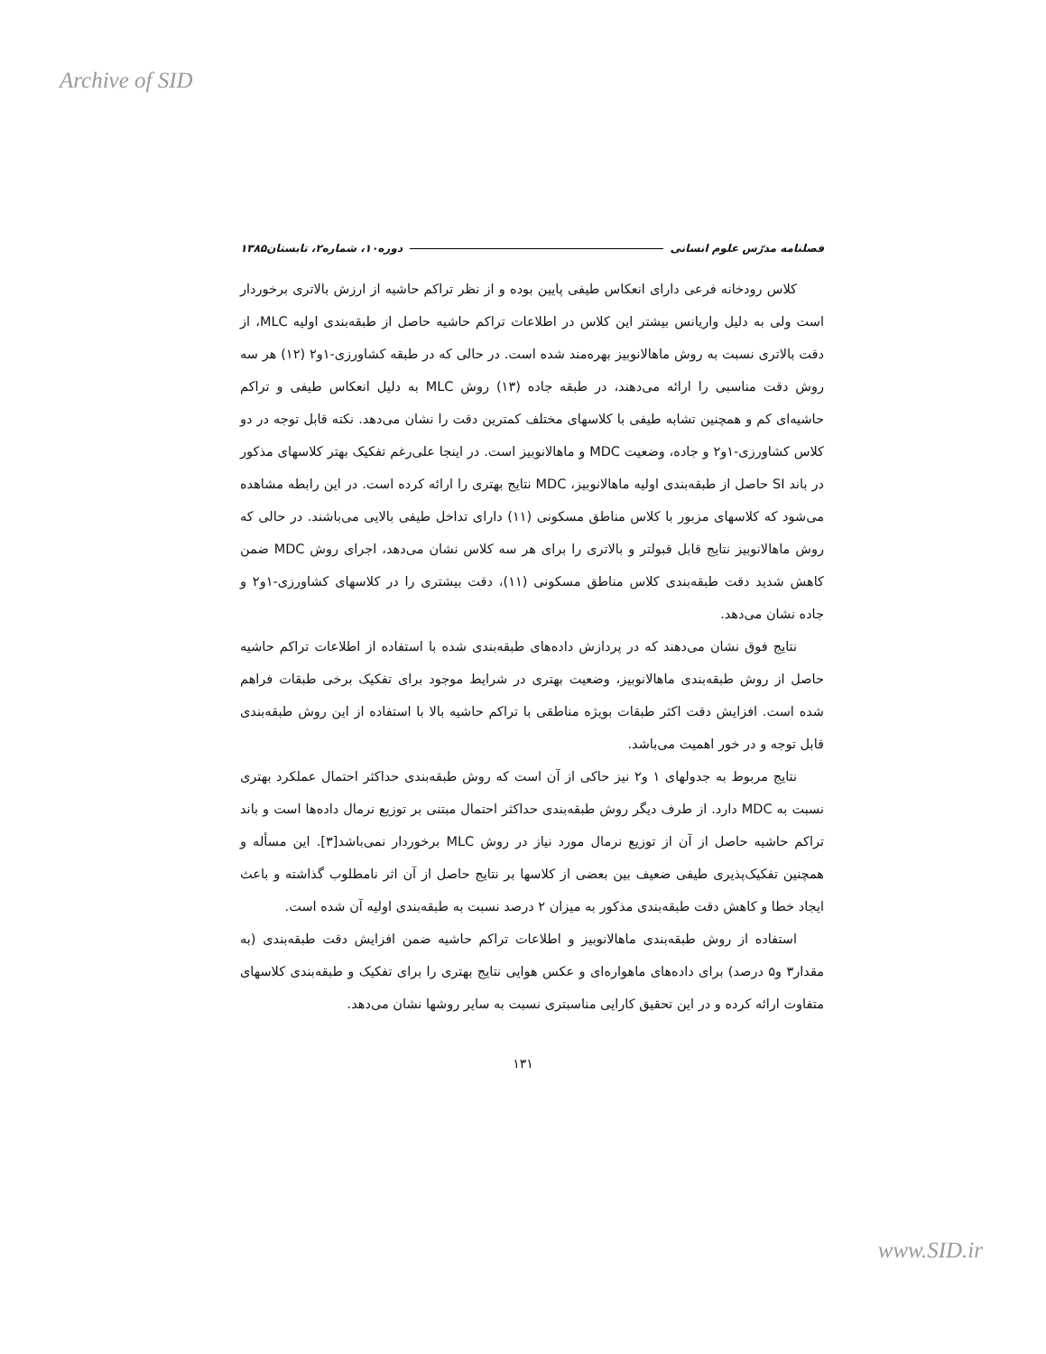Archive of SID
فصلنامه مدرّس علوم انسانی دوره۱۰، شماره۲، تابستان۱۳۸۵
کلاس رودخانه فرعی دارای انعکاس طیفی پایین بوده و از نظر تراکم حاشیه از ارزش بالاتری برخوردار است ولی به دلیل واریانس بیشتر این کلاس در اطلاعات تراکم حاشیه حاصل از طبقه‌بندی اولیه MLC، از دقت بالاتری نسبت به روش ماهالانوبیز بهره‌مند شده است. در حالی که در طبقه کشاورزی-۱و۲ (۱۲) هر سه روش دقت مناسبی را ارائه می‌دهند، در طبقه جاده (۱۳) روش MLC به دلیل انعکاس طیفی و تراکم حاشیه‌ای کم و همچنین تشابه طیفی با کلاسهای مختلف کمترین دقت را نشان می‌دهد. نکته قابل توجه در دو کلاس کشاورزی-۱و۲ و جاده، وضعیت MDC و ماهالانوبیز است. در اینجا علی‌رغم تفکیک بهتر کلاسهای مذکور در باند SI حاصل از طبقه‌بندی اولیه ماهالانوبیز، MDC نتایج بهتری را ارائه کرده است. در این رابطه مشاهده می‌شود که کلاسهای مزبور با کلاس مناطق مسکونی (۱۱) دارای تداخل طیفی بالایی می‌باشند. در حالی که روش ماهالانوبیز نتایج قابل قبولتر و بالاتری را برای هر سه کلاس نشان می‌دهد، اجرای روش MDC ضمن کاهش شدید دقت طبقه‌بندی کلاس مناطق مسکونی (۱۱)، دقت بیشتری را در کلاسهای کشاورزی-۱و۲ و جاده نشان می‌دهد.
نتایج فوق نشان می‌دهند که در پردازش داده‌های طبقه‌بندی شده با استفاده از اطلاعات تراکم حاشیه حاصل از روش طبقه‌بندی ماهالانوبیز، وضعیت بهتری در شرایط موجود برای تفکیک برخی طبقات فراهم شده است. افزایش دقت اکثر طبقات بویژه مناطقی با تراکم حاشیه بالا با استفاده از این روش طبقه‌بندی قابل توجه و در خور اهمیت می‌باشد.
نتایج مربوط به جدولهای ۱ و۲ نیز حاکی از آن است که روش طبقه‌بندی حداکثر احتمال عملکرد بهتری نسبت به MDC دارد. از طرف دیگر روش طبقه‌بندی حداکثر احتمال مبتنی بر توزیع نرمال داده‌ها است و باند تراکم حاشیه حاصل از آن از توزیع نرمال مورد نیاز در روش MLC برخوردار نمی‌باشد[۳]. این مسأله و همچنین تفکیک‌پذیری طیفی ضعیف بین بعضی از کلاسها بر نتایج حاصل از آن اثر نامطلوب گذاشته و باعث ایجاد خطا و کاهش دقت طبقه‌بندی مذکور به میزان ۲ درصد نسبت به طبقه‌بندی اولیه آن شده است.
استفاده از روش طبقه‌بندی ماهالانوبیز و اطلاعات تراکم حاشیه ضمن افزایش دقت طبقه‌بندی (به مقدار۳ و۵ درصد) برای داده‌های ماهواره‌ای و عکس هوایی نتایج بهتری را برای تفکیک و طبقه‌بندی کلاسهای متفاوت ارائه کرده و در این تحقیق کارایی مناسبتری نسبت به سایر روشها نشان می‌دهد.
۱۳۱
www.SID.ir